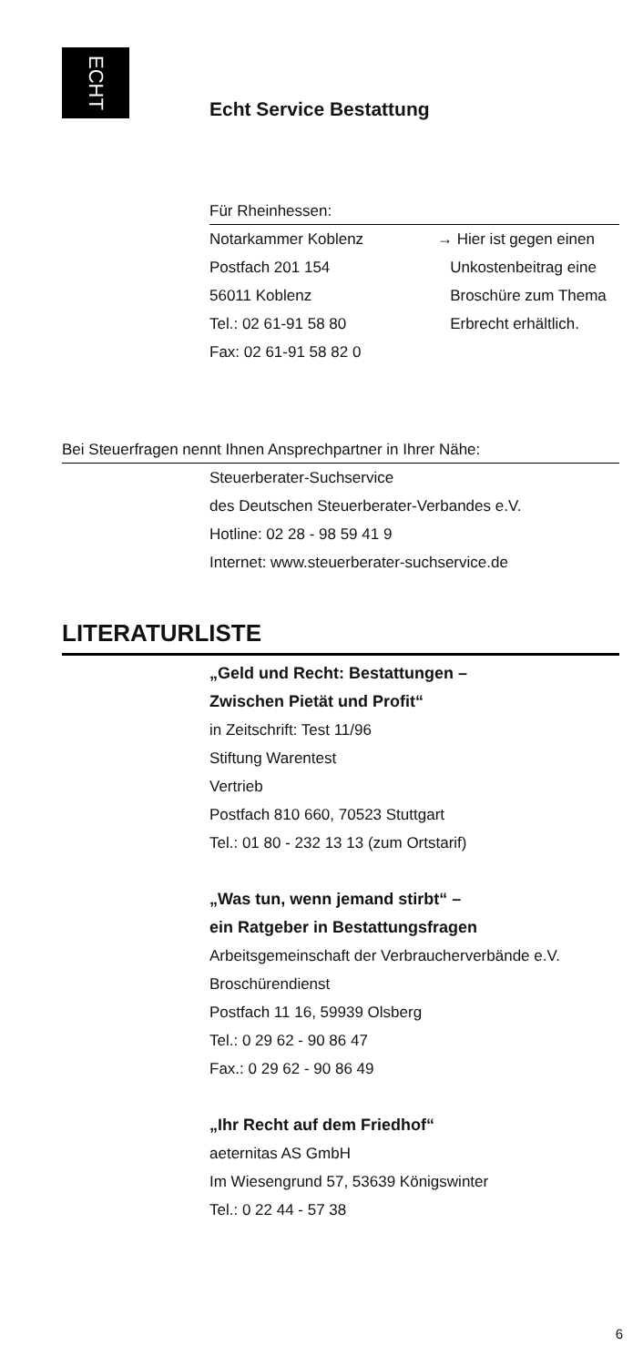ECHT
Echt Service Bestattung
Für Rheinhessen:
Notarkammer Koblenz
Postfach 201 154
56011 Koblenz
Tel.: 02 61-91 58 80
Fax: 02 61-91 58 82 0
→ Hier ist gegen einen
Unkostenbeitrag eine
Broschüre zum Thema
Erbrecht erhältlich.
Bei Steuerfragen nennt Ihnen Ansprechpartner in Ihrer Nähe:
Steuerberater-Suchservice
des Deutschen Steuerberater-Verbandes e.V.
Hotline: 02 28 - 98 59 41 9
Internet: www.steuerberater-suchservice.de
LITERATURLISTE
„Geld und Recht: Bestattungen –
Zwischen Pietät und Profit“
in Zeitschrift: Test 11/96
Stiftung Warentest
Vertrieb
Postfach 810 660, 70523 Stuttgart
Tel.: 01 80 - 232 13 13 (zum Ortstarif)
„Was tun, wenn jemand stirbt“ –
ein Ratgeber in Bestattungsfragen
Arbeitsgemeinschaft der Verbraucherverbände e.V.
Broschürendienst
Postfach 11 16, 59939 Olsberg
Tel.: 0 29 62 - 90 86 47
Fax.: 0 29 62 - 90 86 49
„Ihr Recht auf dem Friedhof“
aeternitas AS GmbH
Im Wiesengrund 57, 53639 Königswinter
Tel.: 0 22 44 - 57 38
6